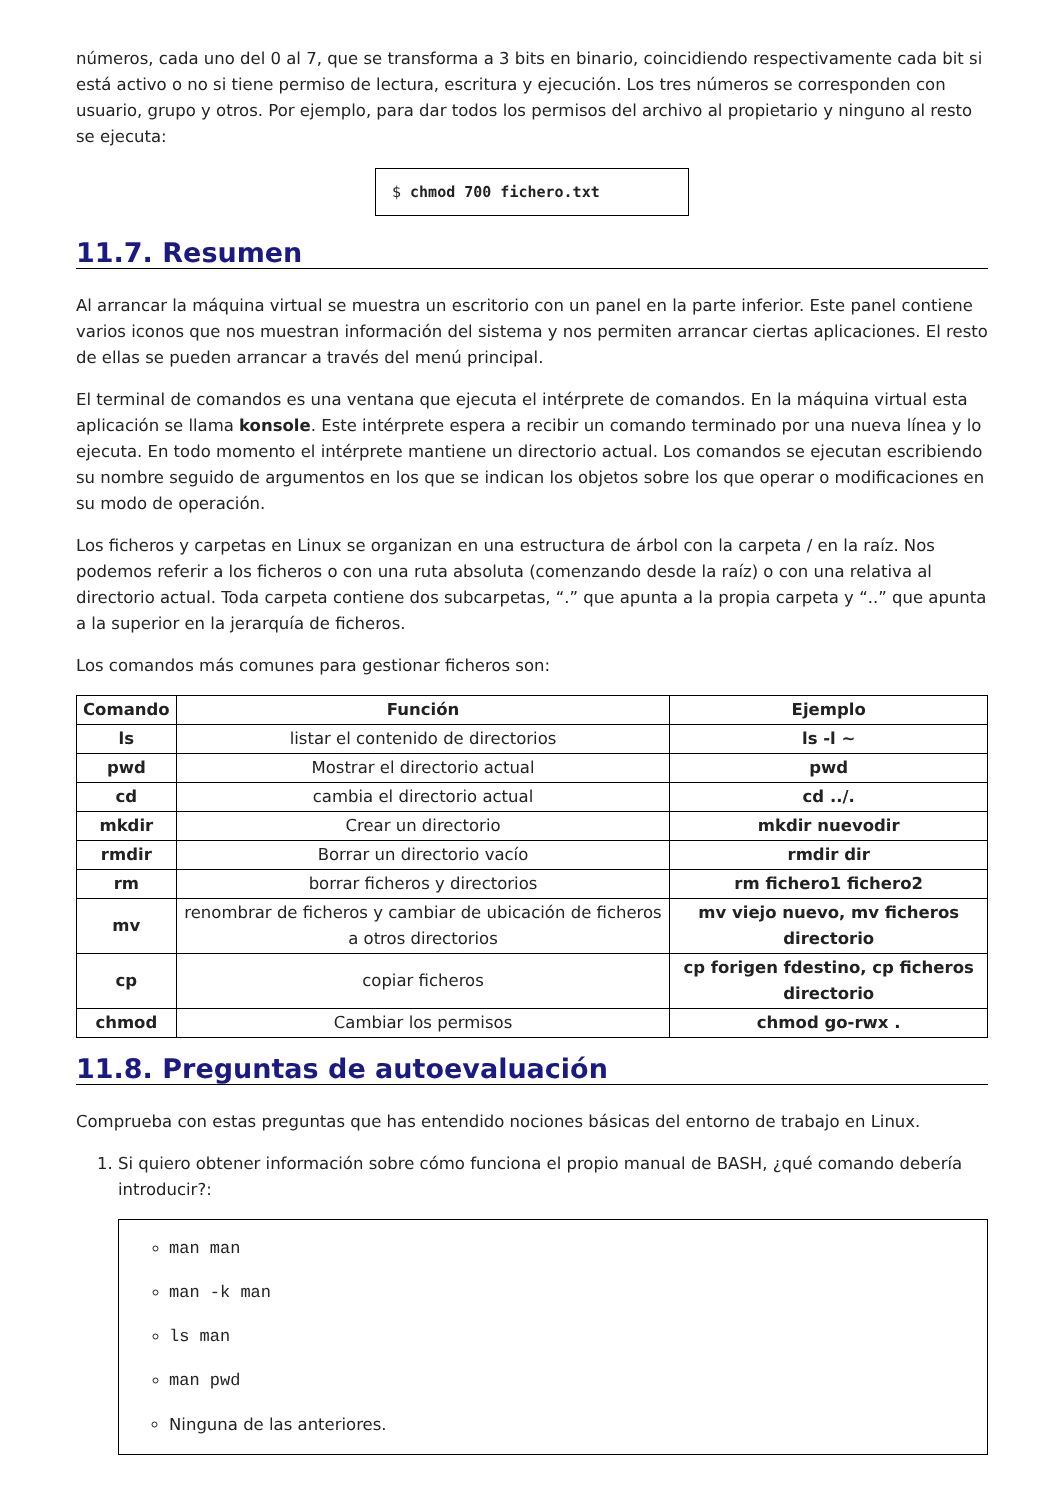números, cada uno del 0 al 7, que se transforma a 3 bits en binario, coincidiendo respectivamente cada bit si está activo o no si tiene permiso de lectura, escritura y ejecución. Los tres números se corresponden con usuario, grupo y otros. Por ejemplo, para dar todos los permisos del archivo al propietario y ninguno al resto se ejecuta:
$ chmod 700 fichero.txt
11.7. Resumen
Al arrancar la máquina virtual se muestra un escritorio con un panel en la parte inferior. Este panel contiene varios iconos que nos muestran información del sistema y nos permiten arrancar ciertas aplicaciones. El resto de ellas se pueden arrancar a través del menú principal.
El terminal de comandos es una ventana que ejecuta el intérprete de comandos. En la máquina virtual esta aplicación se llama konsole. Este intérprete espera a recibir un comando terminado por una nueva línea y lo ejecuta. En todo momento el intérprete mantiene un directorio actual. Los comandos se ejecutan escribiendo su nombre seguido de argumentos en los que se indican los objetos sobre los que operar o modificaciones en su modo de operación.
Los ficheros y carpetas en Linux se organizan en una estructura de árbol con la carpeta / en la raíz. Nos podemos referir a los ficheros o con una ruta absoluta (comenzando desde la raíz) o con una relativa al directorio actual. Toda carpeta contiene dos subcarpetas, “.” que apunta a la propia carpeta y “..” que apunta a la superior en la jerarquía de ficheros.
Los comandos más comunes para gestionar ficheros son:
| Comando | Función | Ejemplo |
| --- | --- | --- |
| ls | listar el contenido de directorios | ls -l ~ |
| pwd | Mostrar el directorio actual | pwd |
| cd | cambia el directorio actual | cd ../. |
| mkdir | Crear un directorio | mkdir nuevodir |
| rmdir | Borrar un directorio vacío | rmdir dir |
| rm | borrar ficheros y directorios | rm fichero1 fichero2 |
| mv | renombrar de ficheros y cambiar de ubicación de ficheros a otros directorios | mv viejo nuevo, mv ficheros directorio |
| cp | copiar ficheros | cp forigen fdestino, cp ficheros directorio |
| chmod | Cambiar los permisos | chmod go-rwx . |
11.8. Preguntas de autoevaluación
Comprueba con estas preguntas que has entendido nociones básicas del entorno de trabajo en Linux.
1. Si quiero obtener información sobre cómo funciona el propio manual de BASH, ¿qué comando debería introducir?:
man man
man -k man
ls man
man pwd
Ninguna de las anteriores.